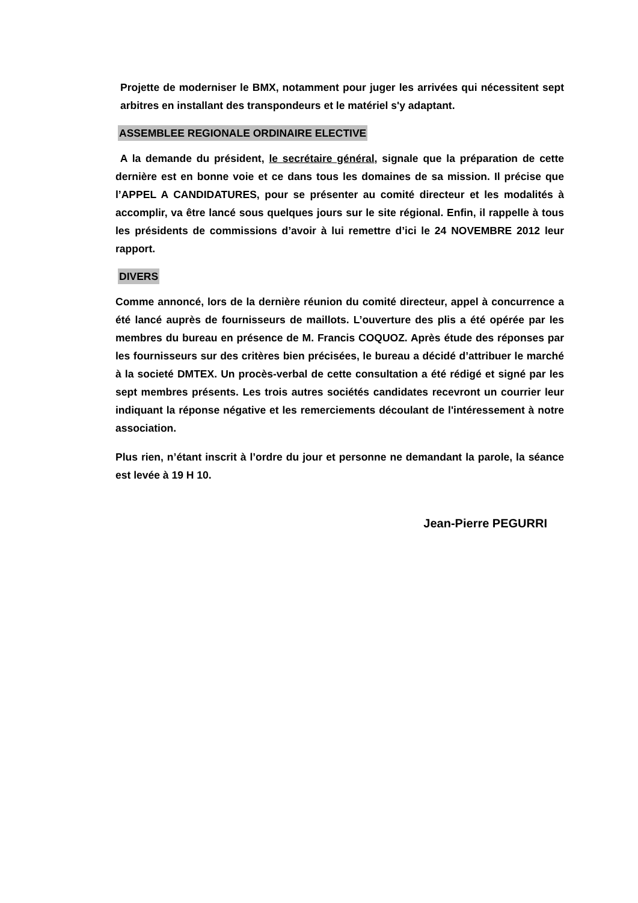Projette de moderniser le BMX, notamment pour juger les arrivées qui nécessitent sept arbitres en installant des transpondeurs et le matériel s'y adaptant.
ASSEMBLEE REGIONALE ORDINAIRE ELECTIVE
A la demande du président, le secrétaire général, signale que la préparation de cette dernière est en bonne voie et ce dans tous les domaines de sa mission. Il précise que l’APPEL A CANDIDATURES, pour se présenter au comité directeur et les modalités à accomplir, va être lancé sous quelques jours sur le site régional. Enfin, il rappelle à tous les présidents de commissions d’avoir à lui remettre d’ici le 24 NOVEMBRE 2012 leur rapport.
DIVERS
Comme annoncé, lors de la dernière réunion du comité directeur, appel à concurrence a été lancé auprès de fournisseurs de maillots. L’ouverture des plis a été opérée par les membres du bureau en présence de M. Francis COQUOZ. Après étude des réponses par les fournisseurs sur des critères bien précisées, le bureau a décidé d’attribuer le marché à la societé DMTEX. Un procès-verbal de cette consultation a été rédigé et signé par les sept membres présents. Les trois autres sociétés candidates recevront un courrier leur indiquant la réponse négative et les remerciements découlant de l'intéressement à notre association.
Plus rien, n’étant inscrit à l’ordre du jour et personne ne demandant la parole, la séance est levée à 19 H 10.
Jean-Pierre PEGURRI